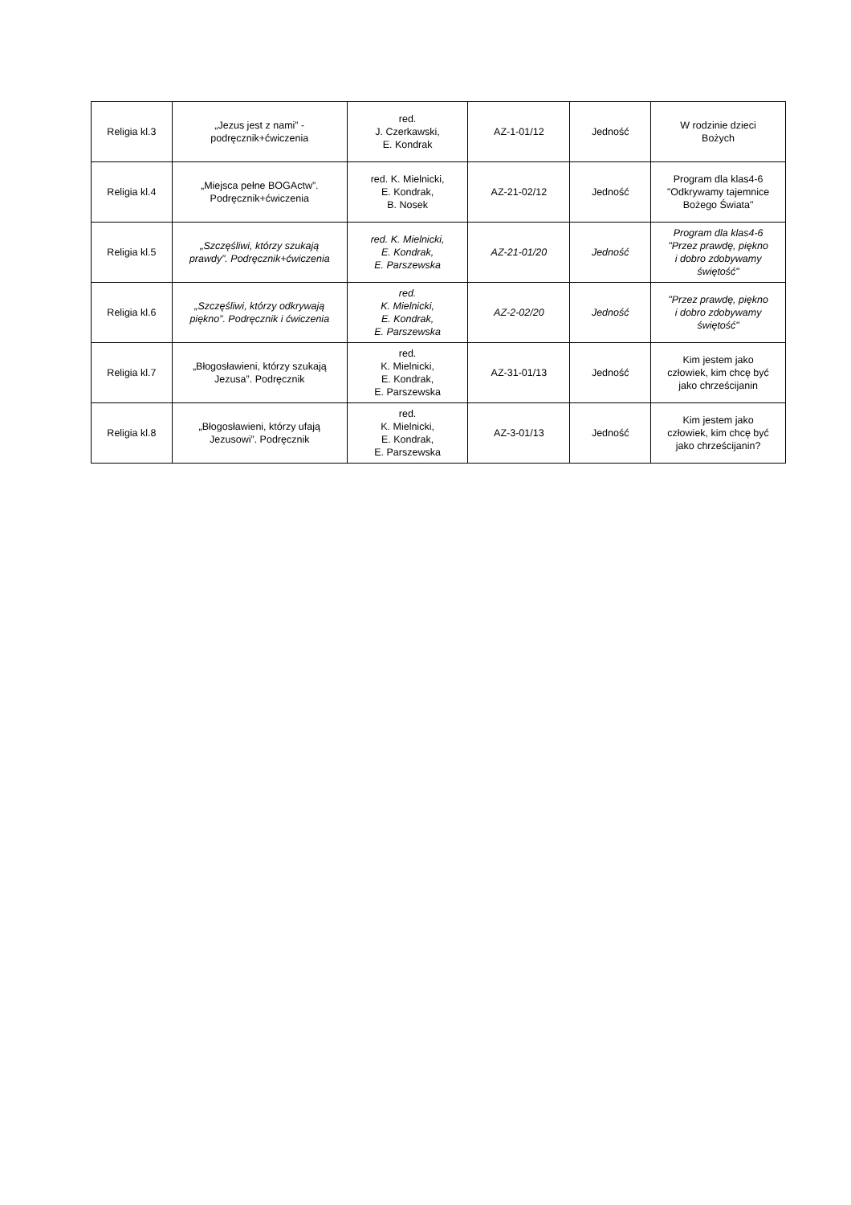| Religia kl.3 | „Jezus jest z nami” - podręcznik+ćwiczenia | red. J. Czerkawski, E. Kondrak | AZ-1-01/12 | Jedność | W rodzinie dzieci Bożych |
| Religia kl.4 | „Miejsca pełne BOGActw”. Podręcznik+ćwiczenia | red. K. Mielnicki, E. Kondrak, B. Nosek | AZ-21-02/12 | Jedność | Program dla klas4-6 "Odkrywamy tajemnice Bożego Świata" |
| Religia kl.5 | „Szczęśliwi, którzy szukają prawdy”. Podręcznik+ćwiczenia | red. K. Mielnicki, E. Kondrak, E. Parszewska | AZ-21-01/20 | Jedność | Program dla klas4-6 "Przez prawdę, piękno i dobro zdobywamy świętość" |
| Religia kl.6 | „Szczęśliwi, którzy odkrywają piękno”. Podręcznik i ćwiczenia | red. K. Mielnicki, E. Kondrak, E. Parszewska | AZ-2-02/20 | Jedność | "Przez prawdę, piękno i dobro zdobywamy świętość" |
| Religia kl.7 | „Błogosławieni, którzy szukają Jezusa”. Podręcznik | red. K. Mielnicki, E. Kondrak, E. Parszewska | AZ-31-01/13 | Jedność | Kim jestem jako człowiek, kim chcę być jako chrześcijanin |
| Religia kl.8 | „Błogosławieni, którzy ufają Jezusowi”. Podręcznik | red. K. Mielnicki, E. Kondrak, E. Parszewska | AZ-3-01/13 | Jedność | Kim jestem jako człowiek, kim chcę być jako chrześcijanin? |